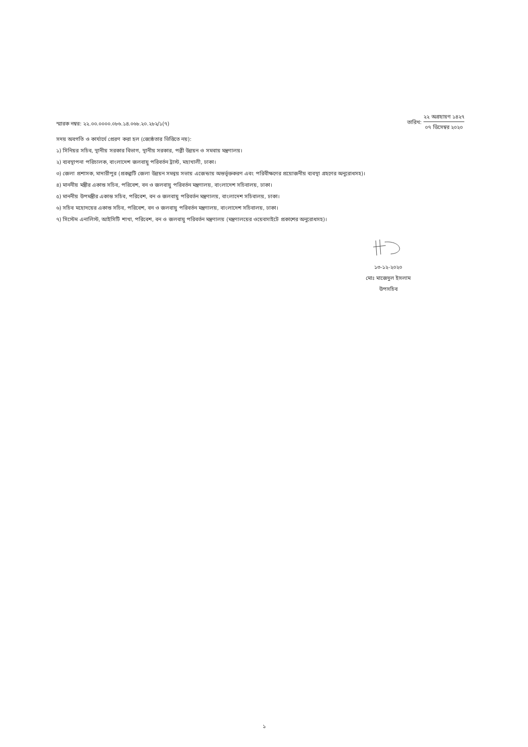স্মারক নম্বর: ২২.০০.০০০০.০৮৬.১৪.০৬৮.২০.২৮২/১(৭)
তারিখ:
২২ অগ্রহায়ণ ১৪২৭
০৭ ডিসেম্বর ২০২০
সদয় অবগতি ও কার্যার্থে প্রেরণ করা হল (জ্যেষ্ঠতার ভিত্তিতে নয়):
১) সিনিয়র সচিব, স্থানীয় সরকার বিভাগ, স্থানীয় সরকার, পল্লী উন্নয়ন ও সমবায় মন্ত্রণালয়।
২) ব্যবস্থাপনা পরিচালক, বাংলাদেশ জলবায়ু পরিবর্তন ট্রাস্ট, মহাখালী, ঢাকা।
৩) জেলা প্রশাসক, মাদারীপুর (প্রকল্পটি জেলা উন্নয়ন সমন্বয় সভায় এজেন্ডায় অন্তর্ভূক্তকরণ এবং পরিবীক্ষণের প্রয়োজনীয় ব্যবস্থা গ্রহণের অনুরোধসহ)।
৪) মাননীয় মন্ত্রীর একান্ত সচিব, পরিবেশ, বন ও জলবায়ু পরিবর্তন মন্ত্রণালয়, বাংলাদেশ সচিবালয়, ঢাকা।
৫) মাননীয় উপমন্ত্রীর একান্ত সচিব, পরিবেশ, বন ও জলবায়ু পরিবর্তন মন্ত্রণালয়, বাংলাদেশ সচিবালয়, ঢাকা।
৬) সচিব মহোদয়ের একান্ত সচিব, পরিবেশ, বন ও জলবায়ু পরিবর্তন মন্ত্রণালয়, বাংলাদেশ সচিবালয়, ঢাকা।
৭) সিস্টেম এনালিস্ট, আইসিটি শাখা, পরিবেশ, বন ও জলবায়ু পরিবর্তন মন্ত্রণালয় (মন্ত্রণালয়ের ওয়েবসাইটে প্রকাশের অনুরোধসহ)।
১৩-১২-২০২০
মোঃ মাজেদুল ইসলাম
উপসচিব
১